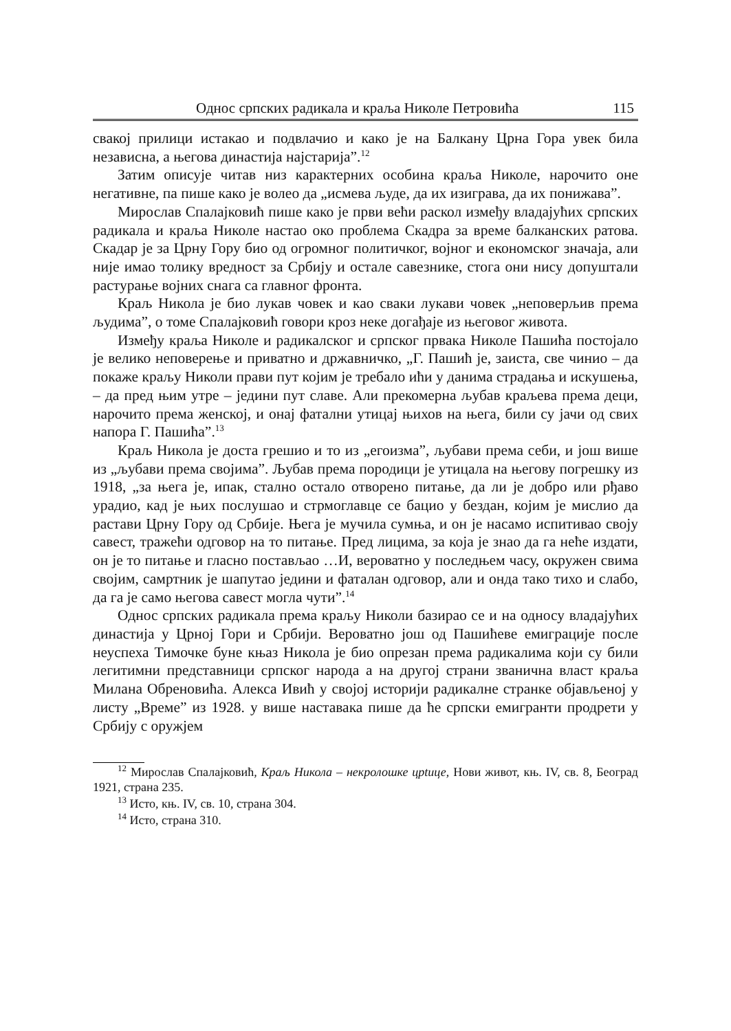Однос српских радикала и краља Николе Петровића 115
свакој прилици истакао и подвлачио и како је на Балкану Црна Гора увек била независна, а његова династија најстарија”.<sup>12</sup>
Затим описује читав низ карактерних особина краља Николе, нарочито оне негативне, па пише како је волео да „исмева људе, да их изиграва, да их понижава”.
Мирослав Спалајковић пише како је први већи раскол између владајућих српских радикала и краља Николе настао око проблема Скадра за време балканских ратова. Скадар је за Црну Гору био од огромног политичког, војног и економског значаја, али није имао толику вредност за Србију и остале савезнике, стога они нису допуштали растурање војних снага са главног фронта.
Краљ Никола је био лукав човек и као сваки лукави човек „неповерљив према људима”, о томе Спалајковић говори кроз неке догађаје из његовог живота.
Између краља Николе и радикалског и српског првака Николе Пашића постојало је велико неповерење и приватно и државничко, „Г. Пашић је, заиста, све чинио – да покаже краљу Николи прави пут којим је требало ићи у данима страдања и искушења, – да пред њим утре – једини пут славе. Али прекомерна љубав краљева према деци, нарочито према женској, и онај фатални утицај њихов на њега, били су јачи од свих напора Г. Пашића”.<sup>13</sup>
Краљ Никола је доста грешио и то из „егоизма”, љубави према себи, и још више из „љубави према својима”. Љубав према породици је утицала на његову погрешку из 1918, „за њега је, ипак, стално остало отворено питање, да ли је добро или рђаво урадио, кад је њих послушао и стрмоглавце се бацио у бездан, којим је мислио да растави Црну Гору од Србије. Њега је мучила сумња, и он је насамо испитивао своју савест, тражећи одговор на то питање. Пред лицима, за која је знао да га неће издати, он је то питање и гласно постављао …И, вероватно у последњем часу, окружен свима својим, самртник је шапутао једини и фаталан одговор, али и онда тако тихо и слабо, да га је само његова савест могла чути”.<sup>14</sup>
Однос српских радикала према краљу Николи базирао се и на односу владајућих династија у Црној Гори и Србији. Вероватно још од Пашићеве емиграције после неуспеха Тимочке буне књаз Никола је био опрезан према радикалима који су били легитимни представници српског народа а на другој страни званична власт краља Милана Обреновића. Алекса Ивић у својој историји радикалне странке објављеној у листу „Време” из 1928. у више наставака пише да ће српски емигранти продрети у Србију с оружјем
<sup>12</sup> Мирослав Спалајковић, Краљ Никола – некролошке црtице, Нови живот, књ. IV, св. 8, Београд 1921, страна 235.
<sup>13</sup> Исто, књ. IV, св. 10, страна 304.
<sup>14</sup> Исто, страна 310.